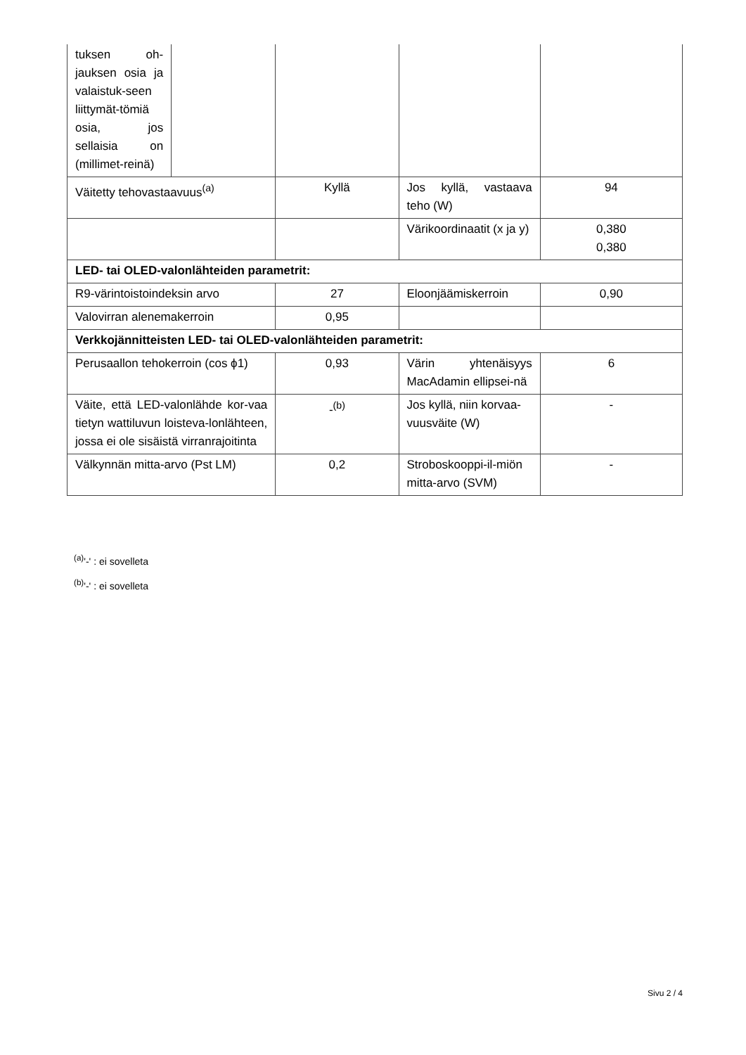| tuksen oh-jauksen osia ja valaistuk-seen liittymät-tömiä osia, jos sellaisia on (millimet-reinä) | | | | |
| Väitetty tehovastaavuus<sup>(a)</sup> | | Kyllä | Jos kyllä, vastaava teho (W) | 94 |
| | | | Värikoordinaatit (x ja y) | 0,380 0,380 |
| LED- tai OLED-valonlähteiden parametrit: | | | | |
| R9-värintoistoindeksin arvo | | 27 | Eloonjäämiskerroin | 0,90 |
| Valovirran alenemakerroin | | 0,95 | | |
| Verkkojännitteisten LED- tai OLED-valonlähteiden parametrit: | | | | |
| Perusaallon tehokerroin (cos ϕ1) | | 0,93 | Värin yhtenäisyys MacAdamin ellipsei-nä | 6 |
| Väite, että LED-valonlähde kor-vaa tietyn wattiluvun loisteva-lonlähteen, jossa ei ole sisäistä virranrajoitinta | | -<sup>(b)</sup> | Jos kyllä, niin korvaa-vuusväite (W) | - |
| Välkynnän mitta-arvo (Pst LM) | | 0,2 | Stroboskooppi-il-miön mitta-arvo (SVM) | - |
<sup>(a)</sup> '-' : ei sovelleta
<sup>(b)</sup> '-' : ei sovelleta
Sivu 2 / 4